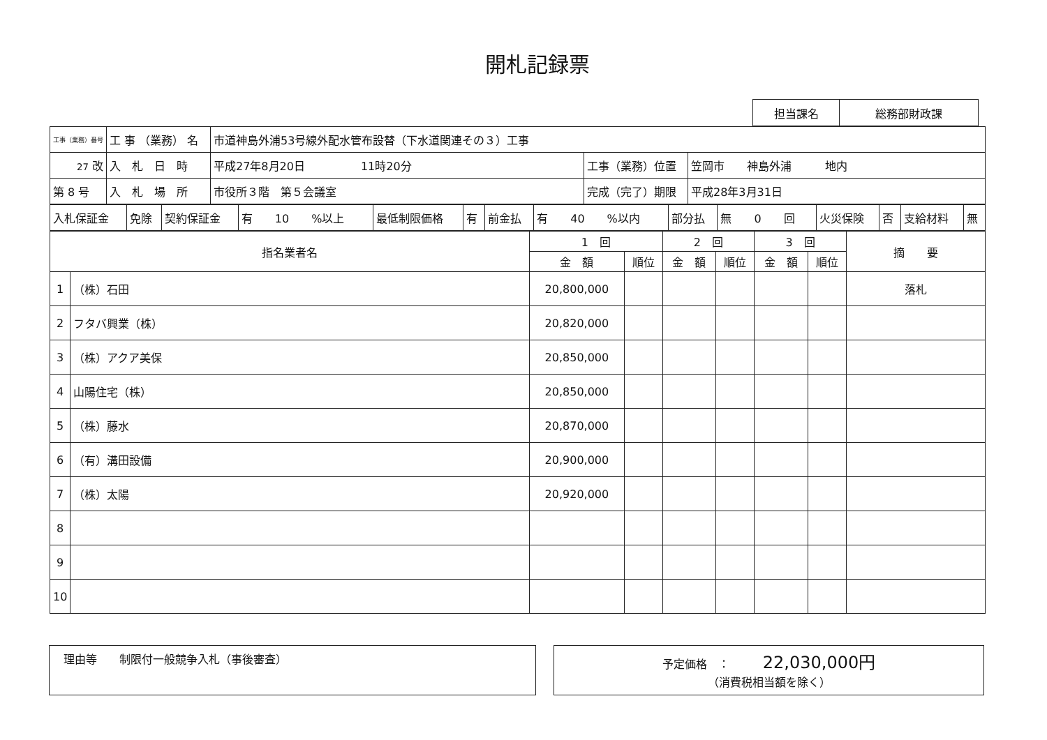開札記録票
| 担当課名 | 総務部財政課 |
| 工事（業務）番号 | 工 事 （業務） 名 | 市道神島外浦53号線外配水管布設替（下水道関連その３）工事 | | |
| 27 改 | 入 札 日 時 | 平成27年8月20日 11時20分 | 工事（業務）位置 | 笠岡市 神島外浦 地内 |
| 第 8 号 | 入 札 場 所 | 市役所３階 第５会議室 | 完成（完了）期限 | 平成28年3月31日 |
| 入札保証金 | 免除 | 契約保証金 | 有 10 %以上 | 最低制限価格 | 有 | 前金払 | 有 40 %以内 | 部分払 | 無 0 回 | 火災保険 | 否 | 支給材料 | 無 |
| 指名業者名 | | 1 回 | | 2 回 | | 3 回 | | 摘 要 |
| --- | --- | --- | --- | --- | --- | --- | --- | --- |
| | | 金 額 | 順位 | 金 額 | 順位 | 金 額 | 順位 | |
| 1 | （株）石田 | 20,800,000 | | | | | | 落札 |
| 2 | フタバ興業（株） | 20,820,000 | | | | | | |
| 3 | （株）アクア美保 | 20,850,000 | | | | | | |
| 4 | 山陽住宅（株） | 20,850,000 | | | | | | |
| 5 | （株）藤水 | 20,870,000 | | | | | | |
| 6 | （有）溝田設備 | 20,900,000 | | | | | | |
| 7 | （株）太陽 | 20,920,000 | | | | | | |
| 8 | | | | | | | | |
| 9 | | | | | | | | |
| 10 | | | | | | | | |
理由等　　制限付一般競争入札（事後審査） 予定価格　：　　　22,030,000円
（消費税相当額を除く）